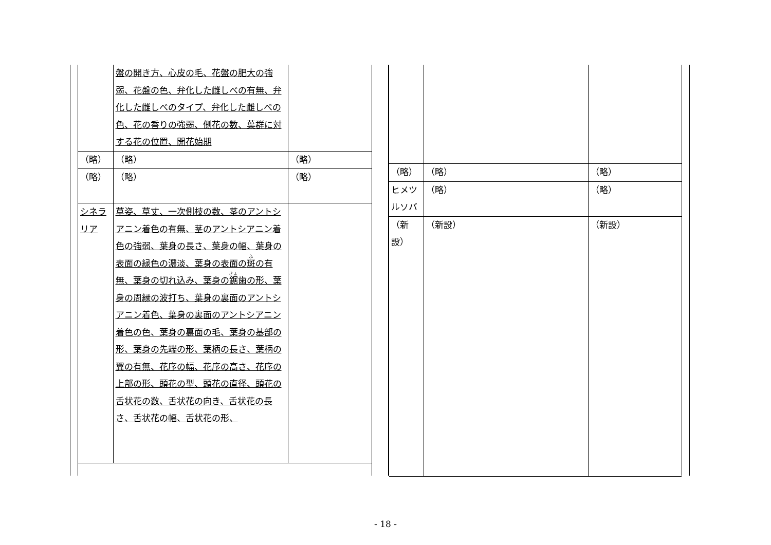| | 盤の開き方、心皮の毛、花盤の肥大の強弱、花盤の色、弁化した雌しべの有無、弁化した雌しべのタイプ、弁化した雌しべの色、花の香りの強弱、側花の数、葉群に対する花の位置、開花始期 | |
| （略） | （略） | （略） |
| （略） | （略） | （略） |
| シネラリア | 草姿、草丈、一次側枝の数、茎のアントシアニン着色の有無、茎のアントシアニン着色の強弱、葉身の長さ、葉身の幅、葉身の表面の緑色の濃淡、葉身の表面の 斑 の有無、葉身の切れ込み、葉身の 鋸 歯の形、葉身の周縁の波打ち、葉身の裏面のアントシアニン着色、葉身の裏面のアントシアニン着色の色、葉身の裏面の毛、葉身の基部の形、葉身の先端の形、葉柄の長さ、葉柄の翼の有無、花序の幅、花序の高さ、花序の上部の形、頭花の型、頭花の直径、頭花の舌状花の数、舌状花の向き、舌状花の長さ、舌状花の幅、舌状花の形、 | |
| （略） | （略） | （略） |
| ヒメツルソバ | （略） | （略） |
| （新設） | （新設） | （新設） |
- 18 -